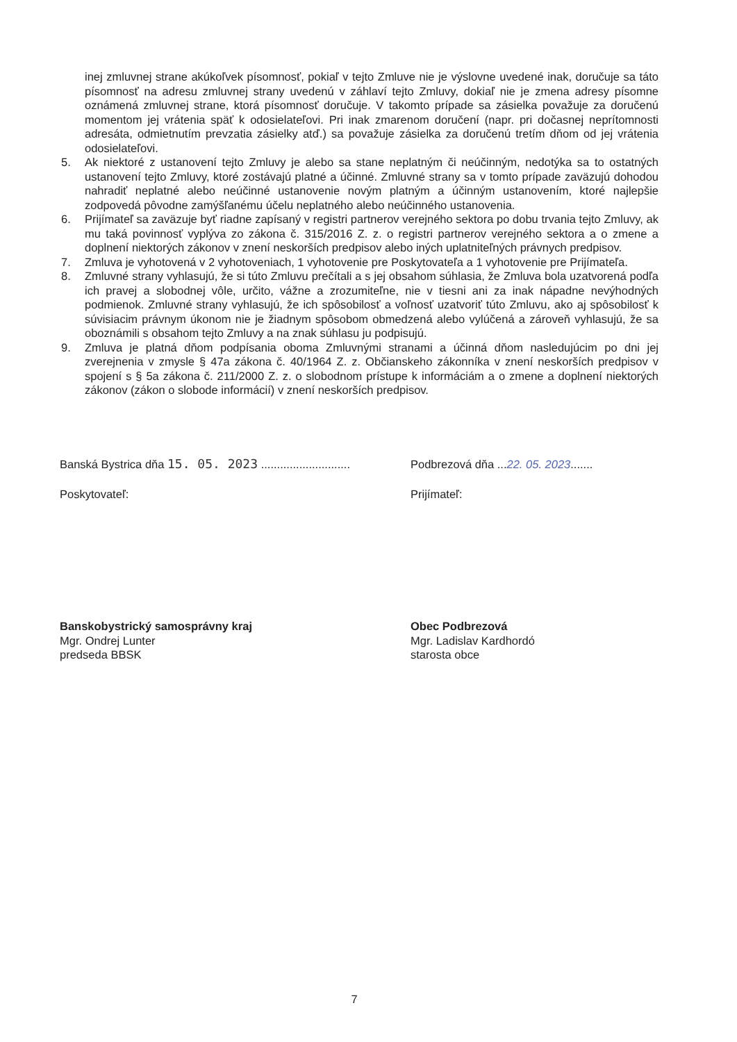inej zmluvnej strane akúkoľvek písomnosť, pokiaľ v tejto Zmluve nie je výslovne uvedené inak, doručuje sa táto písomnosť na adresu zmluvnej strany uvedenú v záhlaví tejto Zmluvy, dokiaľ nie je zmena adresy písomne oznámená zmluvnej strane, ktorá písomnosť doručuje. V takomto prípade sa zásielka považuje za doručenú momentom jej vrátenia späť k odosielateľovi. Pri inak zmarenom doručení (napr. pri dočasnej neprítomnosti adresáta, odmietnutím prevzatia zásielky atď.) sa považuje zásielka za doručenú tretím dňom od jej vrátenia odosielateľovi.
5. Ak niektoré z ustanovení tejto Zmluvy je alebo sa stane neplatným či neúčinným, nedotýka sa to ostatných ustanovení tejto Zmluvy, ktoré zostávajú platné a účinné. Zmluvné strany sa v tomto prípade zaväzujú dohodou nahradiť neplatné alebo neúčinné ustanovenie novým platným a účinným ustanovením, ktoré najlepšie zodpovedá pôvodne zamýšľanému účelu neplatného alebo neúčinného ustanovenia.
6. Prijímateľ sa zaväzuje byť riadne zapísaný v registri partnerov verejného sektora po dobu trvania tejto Zmluvy, ak mu taká povinnosť vyplýva zo zákona č. 315/2016 Z. z. o registri partnerov verejného sektora a o zmene a doplnení niektorých zákonov v znení neskorších predpisov alebo iných uplatniteľných právnych predpisov.
7. Zmluva je vyhotovená v 2 vyhotoveniach, 1 vyhotovenie pre Poskytovateľa a 1 vyhotovenie pre Prijímateľa.
8. Zmluvné strany vyhlasujú, že si túto Zmluvu prečítali a s jej obsahom súhlasia, že Zmluva bola uzatvorená podľa ich pravej a slobodnej vôle, určito, vážne a zrozumiteľne, nie v tiesni ani za inak nápadne nevýhodných podmienok. Zmluvné strany vyhlasujú, že ich spôsobilosť a voľnosť uzatvoriť túto Zmluvu, ako aj spôsobilosť k súvisiacim právnym úkonom nie je žiadnym spôsobom obmedzená alebo vylúčená a zároveň vyhlasujú, že sa oboznámili s obsahom tejto Zmluvy a na znak súhlasu ju podpisujú.
9. Zmluva je platná dňom podpísania oboma Zmluvnými stranami a účinná dňom nasledujúcim po dni jej zverejnenia v zmysle § 47a zákona č. 40/1964 Z. z. Občianskeho zákonníka v znení neskorších predpisov v spojení s § 5a zákona č. 211/2000 Z. z. o slobodnom prístupe k informáciám a o zmene a doplnení niektorých zákonov (zákon o slobode informácií) v znení neskorších predpisov.
Banská Bystrica dňa 15. 05. 2023 ............................
Poskytovateľ:
Banskobystrický samosprávny kraj
Mgr. Ondrej Lunter
predseda BBSK
Podbrezová dňa ...22. 05. 2023.......
Prijímateľ:
Obec Podbrezová
Mgr. Ladislav Kardhordó
starosta obce
7